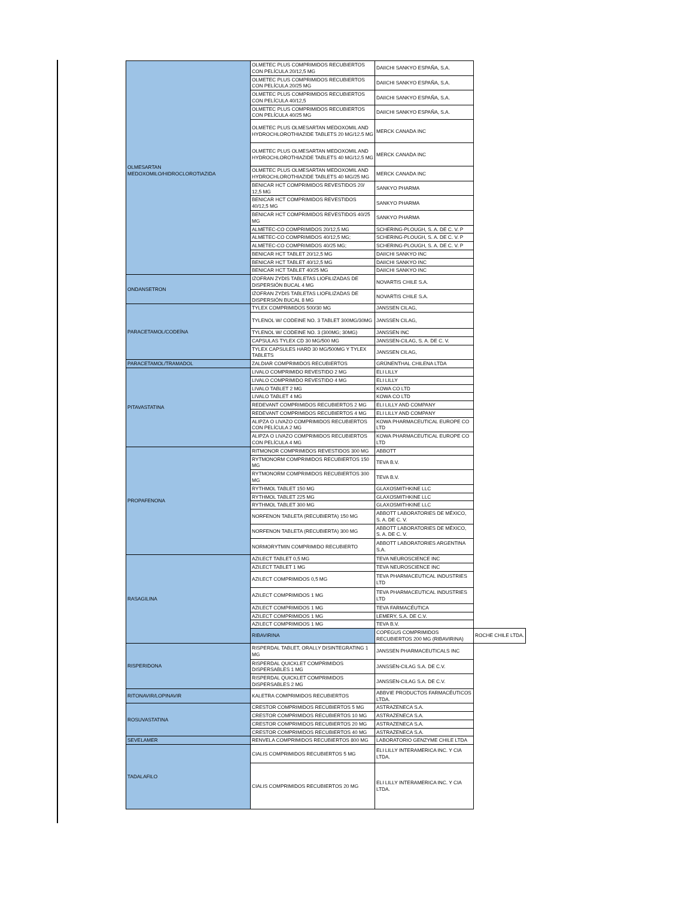| OLMESARTAN MEDOXOMILO/HIDROCLOROTIAZIDA | OLMETEC PLUS COMPRIMIDOS RECUBIERTOS CON PELÍCULA 20/12,5 MG | DAIICHI SANKYO ESPAÑA, S.A. | |
| | OLMETEC PLUS COMPRIMIDOS RECUBIERTOS CON PELÍCULA 20/25 MG | DAIICHI SANKYO ESPAÑA, S.A. | |
| | OLMETEC PLUS COMPRIMIDOS RECUBIERTOS CON PELÍCULA 40/12,5 | DAIICHI SANKYO ESPAÑA, S.A. | |
| | OLMETEC PLUS COMPRIMIDOS RECUBIERTOS CON PELÍCULA 40/25 MG | DAIICHI SANKYO ESPAÑA, S.A. | |
| | OLMETEC PLUS OLMESARTAN MEDOXOMIL AND HYDROCHLOROTHIAZIDE TABLETS 20 MG/12.5 MG | MERCK CANADA INC | |
| | OLMETEC PLUS OLMESARTAN MEDOXOMIL AND HYDROCHLOROTHIAZIDE TABLETS 40 MG/12.5 MG | MERCK CANADA INC | |
| | OLMETEC PLUS OLMESARTAN MEDOXOMIL AND HYDROCHLOROTHIAZIDE TABLETS 40 MG/25 MG | MERCK CANADA INC | |
| | BENICAR HCT COMPRIMIDOS REVESTIDOS 20/ 12,5 MG | SANKYO PHARMA | |
| | BENICAR HCT COMPRIMIDOS REVESTIDOS 40/12,5 MG | SANKYO PHARMA | |
| | BENICAR HCT COMPRIMIDOS REVESTIDOS 40/25 MG | SANKYO PHARMA | |
| | ALMETEC-CO COMPRIMIDOS 20/12,5 MG | SCHERING-PLOUGH, S. A. DE C. V. P | |
| | ALMETEC-CO COMPRIMIDOS 40/12,5 MG; | SCHERING-PLOUGH, S. A. DE C. V. P | |
| | ALMETEC-CO COMPRIMIDOS 40/25 MG; | SCHERING-PLOUGH, S. A. DE C. V. P | |
| | BENICAR HCT TABLET 20/12,5 MG | DAIICHI SANKYO INC | |
| | BENICAR HCT TABLET 40/12,5 MG | DAIICHI SANKYO INC | |
| | BENICAR HCT TABLET 40/25 MG | DAIICHI SANKYO INC | |
| ONDANSETRON | IZOFRAN ZYDIS TABLETAS LIOFILIZADAS DE DISPERSIÓN BUCAL 4 MG | NOVARTIS CHILE S.A. | |
| | IZOFRAN ZYDIS TABLETAS LIOFILIZADAS DE DISPERSIÓN BUCAL 8 MG | NOVARTIS CHILE S.A. | |
| PARACETAMOL/CODEÍNA | TYLEX COMPRIMIDOS 500/30 MG | JANSSEN CILAG, | |
| | TYLENOL W/ CODEINE NO. 3 TABLET 300MG/30MG | JANSSEN CILAG, | |
| | TYLENOL W/ CODEINE NO. 3 (300MG; 30MG) | JANSSEN INC | |
| | CAPSULAS TYLEX CD 30 MG/500 MG | JANSSEN-CILAG, S. A. DE C. V. | |
| | TYLEX CAPSULES HARD 30 MG/500MG Y TYLEX TABLETS | JANSSEN CILAG, | |
| PARACETAMOL/TRAMADOL | ZALDIAR COMPRIMIDOS RECUBIERTOS | GRÜNENTHAL CHILENA LTDA | |
| PITAVASTATINA | LIVALO COMPRIMIDO REVESTIDO 2 MG | ELI LILLY | |
| | LIVALO COMPRIMIDO REVESTIDO 4 MG | ELI LILLY | |
| | LIVALO TABLET 2 MG | KOWA CO LTD | |
| | LIVALO TABLET 4 MG | KOWA CO LTD | |
| | REDEVANT COMPRIMIDOS RECUBIERTOS 2 MG | ELI LILLY AND COMPANY | |
| | REDEVANT COMPRIMIDOS RECUBIERTOS 4 MG | ELI LILLY AND COMPANY | |
| | ALIPZA O LIVAZO COMPRIMIDOS RECUBIERTOS CON PELÍCULA 2 MG | KOWA PHARMACEUTICAL EUROPE CO LTD | |
| | ALIPZA O LIVAZO COMPRIMIDOS RECUBIERTOS CON PELÍCULA 4 MG | KOWA PHARMACEUTICAL EUROPE CO LTD | |
| PROPAFENONA | RITMONOR COMPRIMIDOS REVESTIDOS 300 MG | ABBOTT | |
| | RYTMONORM COMPRIMIDOS RECUBIERTOS 150 MG | TEVA B.V. | |
| | RYTMONORM COMPRIMIDOS RECUBIERTOS 300 MG | TEVA B.V. | |
| | RYTHMOL TABLET 150 MG | GLAXOSMITHKINE LLC | |
| | RYTHMOL TABLET 225 MG | GLAXOSMITHKINE LLC | |
| | RYTHMOL TABLET 300 MG | GLAXOSMITHKINE LLC | |
| | NORFENON TABLETA (RECUBIERTA) 150 MG | ABBOTT LABORATORIES DE MÉXICO, S. A. DE C. V. | |
| | NORFENON TABLETA (RECUBIERTA) 300 MG | ABBOTT LABORATORIES DE MÉXICO, S. A. DE C. V. | |
| | NORMORYTMIN COMPRIMIDO RECUBIERTO | ABBOTT LABORATORIES ARGENTINA S.A. | |
| RASAGILINA | AZILECT TABLET 0,5 MG | TEVA NEUROSCIENCE INC | |
| | AZILECT TABLET 1 MG | TEVA NEUROSCIENCE INC | |
| | AZILECT COMPRIMIDOS 0,5 MG | TEVA PHARMACEUTICAL INDUSTRIES LTD | |
| | AZILECT COMPRIMIDOS 1 MG | TEVA PHARMACEUTICAL INDUSTRIES LTD | |
| | AZILECT COMPRIMIDOS 1 MG | TEVA FARMACÉUTICA | |
| | AZILECT COMPRIMIDOS 1 MG | LEMERY, S.A. DE C.V. | |
| | AZILECT COMPRIMIDOS 1 MG | TEVA B.V. | |
| | RIBAVIRINA | COPEGUS COMPRIMIDOS RECUBIERTOS 200 MG (RIBAVIRINA) | ROCHE CHILE LTDA. |
| RISPERIDONA | RISPERDAL TABLET, ORALLY DISINTEGRATING 1 MG | JANSSEN PHARMACEUTICALS INC | |
| | RISPERDAL QUICKLET COMPRIMIDOS DISPERSABLES 1 MG | JANSSEN-CILAG S.A. DE C.V. | |
| | RISPERDAL QUICKLET COMPRIMIDOS DISPERSABLES 2 MG | JANSSEN-CILAG S.A. DE C.V. | |
| RITONAVIR/LOPINAVIR | KALETRA COMPRIMIDOS RECUBIERTOS | ABBVIE PRODUCTOS FARMACÉUTICOS LTDA. | |
| ROSUVASTATINA | CRESTOR COMPRIMIDOS RECUBIERTOS 5 MG | ASTRAZENECA S.A. | |
| | CRESTOR COMPRIMIDOS RECUBIERTOS 10 MG | ASTRAZENECA S.A. | |
| | CRESTOR COMPRIMIDOS RECUBIERTOS 20 MG | ASTRAZENECA S.A. | |
| | CRESTOR COMPRIMIDOS RECUBIERTOS 40 MG | ASTRAZENECA S.A. | |
| SEVELAMER | RENVELA COMPRIMIDOS RECUBIERTOS 800 MG | LABORATORIO GENZYME CHILE LTDA | |
| TADALAFILO | CIALIS COMPRIMIDOS RECUBIERTOS 5 MG | ELI LILLY INTERAMERICA INC. Y CIA LTDA. | |
| | CIALIS COMPRIMIDOS RECUBIERTOS 20 MG | ELI LILLY INTERAMERICA INC. Y CIA LTDA. | |